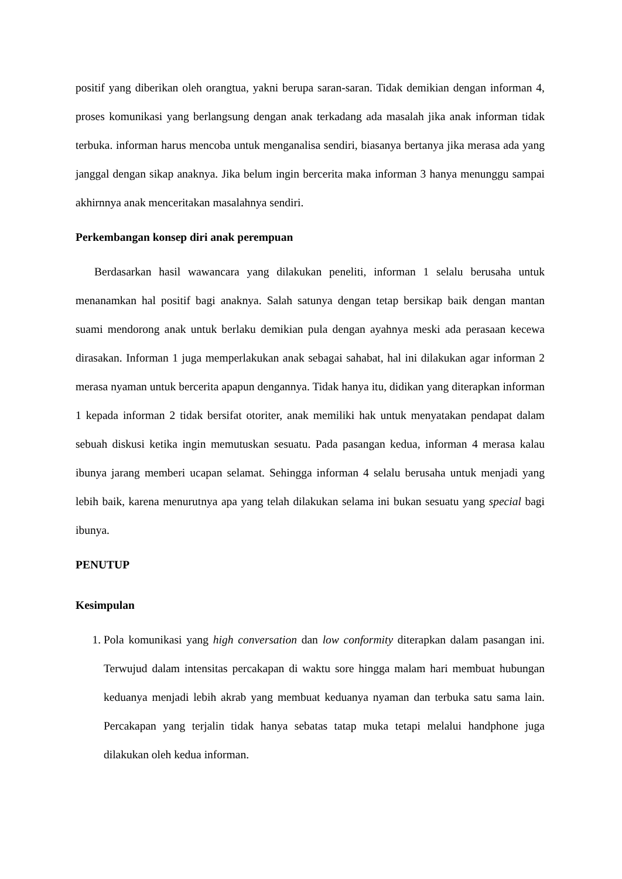positif yang diberikan oleh orangtua, yakni berupa saran-saran. Tidak demikian dengan informan 4, proses komunikasi yang berlangsung dengan anak terkadang ada masalah jika anak informan tidak terbuka. informan harus mencoba untuk menganalisa sendiri, biasanya bertanya jika merasa ada yang janggal dengan sikap anaknya. Jika belum ingin bercerita maka informan 3 hanya menunggu sampai akhirnnya anak menceritakan masalahnya sendiri.
Perkembangan konsep diri anak perempuan
Berdasarkan hasil wawancara yang dilakukan peneliti, informan 1 selalu berusaha untuk menanamkan hal positif bagi anaknya. Salah satunya dengan tetap bersikap baik dengan mantan suami mendorong anak untuk berlaku demikian pula dengan ayahnya meski ada perasaan kecewa dirasakan. Informan 1 juga memperlakukan anak sebagai sahabat, hal ini dilakukan agar informan 2 merasa nyaman untuk bercerita apapun dengannya. Tidak hanya itu, didikan yang diterapkan informan 1 kepada informan 2 tidak bersifat otoriter, anak memiliki hak untuk menyatakan pendapat dalam sebuah diskusi ketika ingin memutuskan sesuatu. Pada pasangan kedua, informan 4 merasa kalau ibunya jarang memberi ucapan selamat. Sehingga informan 4 selalu berusaha untuk menjadi yang lebih baik, karena menurutnya apa yang telah dilakukan selama ini bukan sesuatu yang special bagi ibunya.
PENUTUP
Kesimpulan
1. Pola komunikasi yang high conversation dan low conformity diterapkan dalam pasangan ini. Terwujud dalam intensitas percakapan di waktu sore hingga malam hari membuat hubungan keduanya menjadi lebih akrab yang membuat keduanya nyaman dan terbuka satu sama lain. Percakapan yang terjalin tidak hanya sebatas tatap muka tetapi melalui handphone juga dilakukan oleh kedua informan.